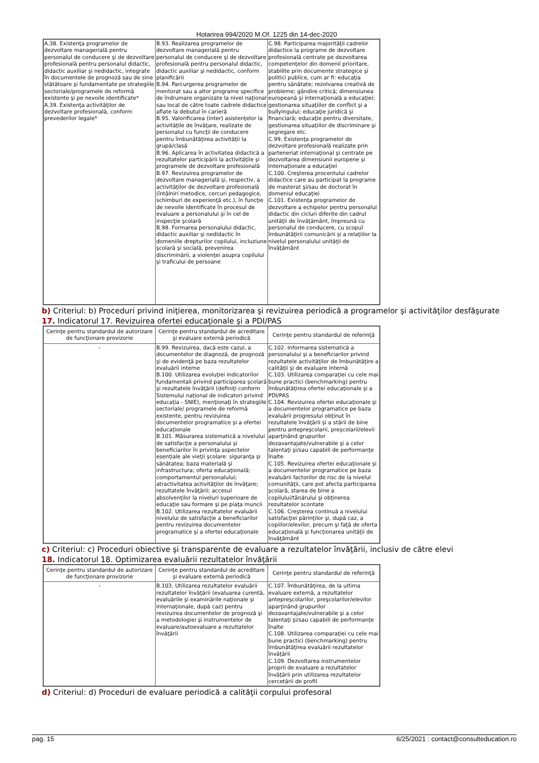Hotarirea 994/2020 M.Of. 1225 din 14-dec-2020
| A.38. Existenţa programelor de dezvoltare managerială pentru personalul de conducere şi de dezvoltare profesională pentru personalul didactic, didactic auxiliar şi nedidactic, integrate în documentele de prognoză sau de sine stătătoare şi fundamentate pe strategiile sectoriale/programele de reformă existente şi pe nevoile identificate* A.39. Existenţa activităţilor de dezvoltare profesională, conform prevederilor legale* | B.93. Realizarea programelor de dezvoltare managerială pentru personalul de conducere şi de dezvoltare profesională pentru personalul didactic, didactic auxiliar şi nedidactic, conform planificării B.94. Parcurgerea programelor de mentorat sau a altor programe specifice de îndrumare organizate la nivel naţional sau local de către toate cadrele didactice aflate la debutul în carieră B.95. Valorificarea (inter) asistenţelor la activităţile de învăţare, realizate de personalul cu funcţii de conducere pentru îmbunătăţirea activităţii la grupă/clasă B.96. Aplicarea în activitatea didactică a rezultatelor participării la activităţile şi programele de dezvoltare profesională B.97. Revizuirea programelor de dezvoltare managerială şi, respectiv, a activităţilor de dezvoltare profesională (întâlniri metodice, cercuri pedagogice, schimburi de experienţă etc.), în funcţie de nevoile identificate în procesul de evaluare a personalului şi în cel de inspecţie şcolară B.98. Formarea personalului didactic, didactic auxiliar şi nedidactic în domeniile drepturilor copilului, incluziune şcolară şi socială, prevenirea discriminării, a violenţei asupra copilului şi traficului de persoane | C.98. Participarea majorităţii cadrelor didactice la programe de dezvoltare profesională centrate pe dezvoltarea competenţelor din domenii prioritare, stabilite prin documente strategice şi politici publice, cum ar fi: educaţia pentru sănătate; rezolvarea creativă de probleme; gândire critică; dimensiunea europeană şi internaţională a educaţiei; gestionarea situaţiilor de conflict şi a bullyingului; educaţie juridică şi financiară; educaţie pentru diversitate, gestionarea situaţiilor de discriminare şi segregare etc. C.99. Existenţa programelor de dezvoltare profesională realizate prin parteneriat internaţional şi centrate pe dezvoltarea dimensiunii europene şi internaţionale a educaţiei C.100. Creşterea procentului cadrelor didactice care au participat la programe de masterat şi/sau de doctorat în domeniul educaţiei C.101. Existenţa programelor de dezvoltare a echipelor pentru personalul didactic din cicluri diferite din cadrul unităţii de învăţământ, împreună cu personalul de conducere, cu scopul îmbunătăţirii comunicării şi a relaţiilor la nivelul personalului unităţii de învăţământ |
b) Criteriul: b) Proceduri privind iniţierea, monitorizarea şi revizuirea periodică a programelor şi activităţilor desfăşurate
17. Indicatorul 17. Revizuirea ofertei educaţionale şi a PDI/PAS
| Cerinţe pentru standardul de autorizare de funcţionare provizorie | Cerinţe pentru standardul de acreditare şi evaluare externă periodică | Cerinţe pentru standardul de referinţă |
| --- | --- | --- |
| - | B.99. Revizuirea, dacă este cazul, a documentelor de diagnoză, de prognoză şi de evidenţă pe baza rezultatelor evaluării interne B.100. Utilizarea evoluţiei indicatorilor fundamentali privind participarea şcolară şi rezultatele învăţării (definiţi conform Sistemului naţional de indicatori privind educaţia - SNIE), menţionaţi în strategiile sectoriale/ programele de reformă existente, pentru revizuirea documentelor programatice şi a ofertei educaţionale B.101. Măsurarea sistematică a nivelului de satisfacţie a personalului şi beneficiarilor în privinţa aspectelor esenţiale ale vieţii şcolare: siguranţa şi sănătatea; baza materială şi infrastructura; oferta educaţională; comportamentul personalului; atractivitatea activităţilor de învăţare; rezultatele învăţării; accesul absolvenţilor la niveluri superioare de educaţie sau formare şi pe piaţa muncii B.102. Utilizarea rezultatelor evaluării nivelului de satisfacţie a beneficiarilor pentru revizuirea documentelor programatice şi a ofertei educaţionale | C.102. Informarea sistematică a personalului şi a beneficiarilor privind rezultatele activităţilor de îmbunătăţire a calităţii şi de evaluare internă C.103. Utilizarea comparaţiei cu cele mai bune practici (benchmarking) pentru îmbunătăţirea ofertei educaţionale şi a PDI/PAS C.104. Revizuirea ofertei educaţionale şi a documentelor programatice pe baza evaluării progresului obţinut în rezultatele învăţării şi a stării de bine pentru antepreşcolarii, preşcolarii/elevii aparţinând grupurilor dezavantajate/vulnerabile şi a celor talentaţi şi/sau capabili de performanţe înalte C.105. Revizuirea ofertei educaţionale şi a documentelor programatice pe baza evaluării factorilor de risc de la nivelul comunităţii, care pot afecta participarea şcolară, starea de bine a copilului/tânărului şi obţinerea rezultatelor scontate C.106. Creşterea continuă a nivelului satisfacţiei părinţilor şi, după caz, a copiilor/elevilor, precum şi faţă de oferta educaţională şi funcţionarea unităţii de învăţământ |
c) Criteriul: c) Proceduri obiective şi transparente de evaluare a rezultatelor învăţării, inclusiv de către elevi
18. Indicatorul 18. Optimizarea evaluării rezultatelor învăţării
| Cerinţe pentru standardul de autorizare de funcţionare provizorie | Cerinţe pentru standardul de acreditare şi evaluare externă periodică | Cerinţe pentru standardul de referinţă |
| --- | --- | --- |
| - | B.103. Utilizarea rezultatelor evaluării rezultatelor învăţării (evaluarea curentă, evaluările şi examinările naţionale şi internaţionale, după caz) pentru revizuirea documentelor de prognoză şi a metodologiei şi instrumentelor de evaluare/autoevaluare a rezultatelor învăţării | C.107. Îmbunătăţirea, de la ultima evaluare externă, a rezultatelor antepreşcolarilor, preşcolarilor/elevilor aparţinând grupurilor dezavantajate/vulnerabile şi a celor talentaţi şi/sau capabili de performanţe înalte C.108. Utilizarea comparaţiei cu cele mai bune practici (benchmarking) pentru îmbunătăţirea evaluării rezultatelor învăţării C.109. Dezvoltarea instrumentelor proprii de evaluare a rezultatelor învăţării prin utilizarea rezultatelor cercetării de profil |
d) Criteriul: d) Proceduri de evaluare periodică a calităţii corpului profesoral
pag. 15 6/25/2021 : contact@consulteducation.ro